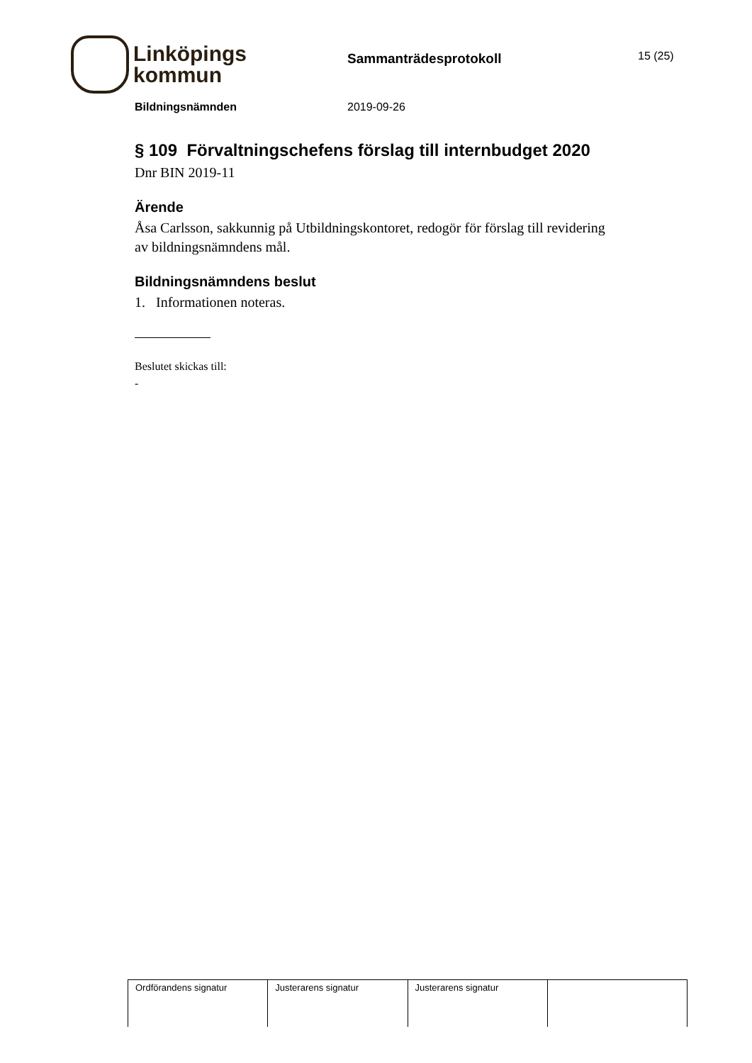Linköpings
kommun
Sammanträdesprotokoll
15 (25)
Bildningsnämnden 2019-09-26
§ 109 Förvaltningschefens förslag till internbudget 2020
Dnr BIN 2019-11
Ärende
Åsa Carlsson, sakkunnig på Utbildningskontoret, redogör för förslag till revidering av bildningsnämndens mål.
Bildningsnämndens beslut
1. Informationen noteras.
Beslutet skickas till:
-
| Ordförandens signatur | Justerarens signatur | Justerarens signatur | |